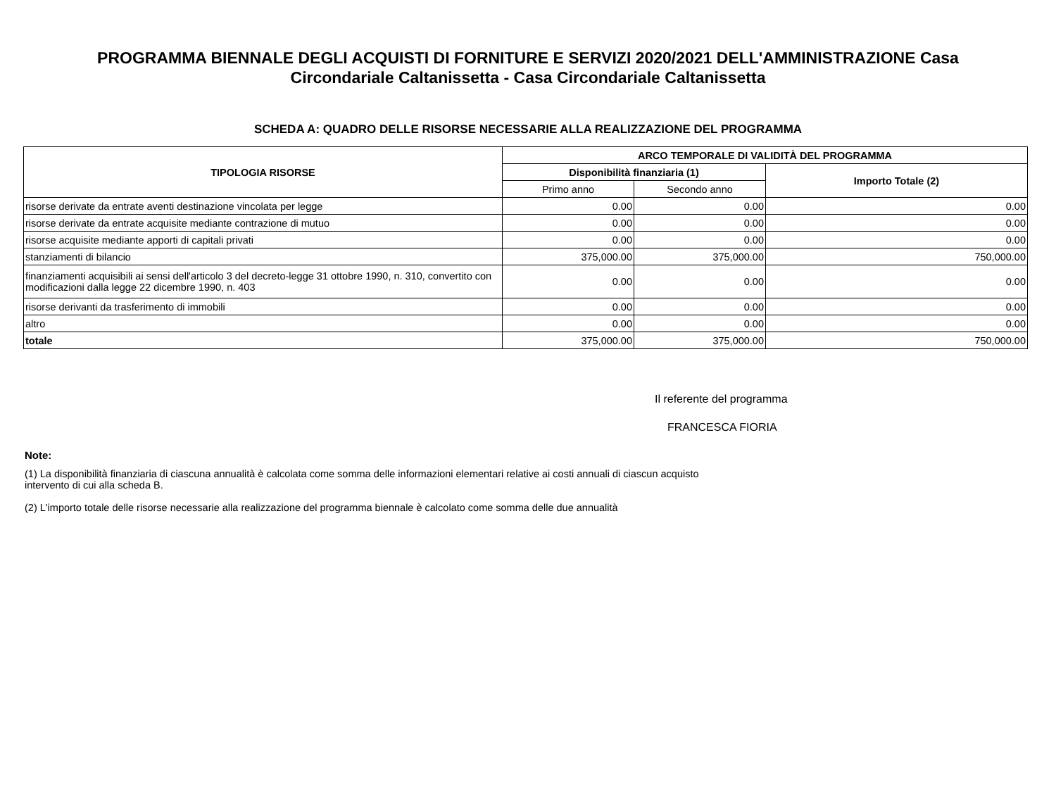PROGRAMMA BIENNALE DEGLI ACQUISTI DI FORNITURE E SERVIZI 2020/2021 DELL'AMMINISTRAZIONE Casa Circondariale Caltanissetta - Casa Circondariale Caltanissetta
SCHEDA A: QUADRO DELLE RISORSE NECESSARIE ALLA REALIZZAZIONE DEL PROGRAMMA
| TIPOLOGIA RISORSE | ARCO TEMPORALE DI VALIDITÀ DEL PROGRAMMA | | |
| --- | --- | --- | --- |
| | Disponibilità finanziaria (1) | | Importo Totale (2) |
| | Primo anno | Secondo anno | |
| risorse derivate da entrate aventi destinazione vincolata per legge | 0.00 | 0.00 | 0.00 |
| risorse derivate da entrate acquisite mediante contrazione di mutuo | 0.00 | 0.00 | 0.00 |
| risorse acquisite mediante apporti di capitali privati | 0.00 | 0.00 | 0.00 |
| stanziamenti di bilancio | 375,000.00 | 375,000.00 | 750,000.00 |
| finanziamenti acquisibili ai sensi dell'articolo 3 del decreto-legge 31 ottobre 1990, n. 310, convertito con modificazioni dalla legge 22 dicembre 1990, n. 403 | 0.00 | 0.00 | 0.00 |
| risorse derivanti da trasferimento di immobili | 0.00 | 0.00 | 0.00 |
| altro | 0.00 | 0.00 | 0.00 |
| totale | 375,000.00 | 375,000.00 | 750,000.00 |
Il referente del programma
FRANCESCA FIORIA
Note:
(1) La disponibilità finanziaria di ciascuna annualità è calcolata come somma delle informazioni elementari relative ai costi annuali di ciascun acquisto intervento di cui alla scheda B.
(2) L'importo totale delle risorse necessarie alla realizzazione del programma biennale è calcolato come somma delle due annualità